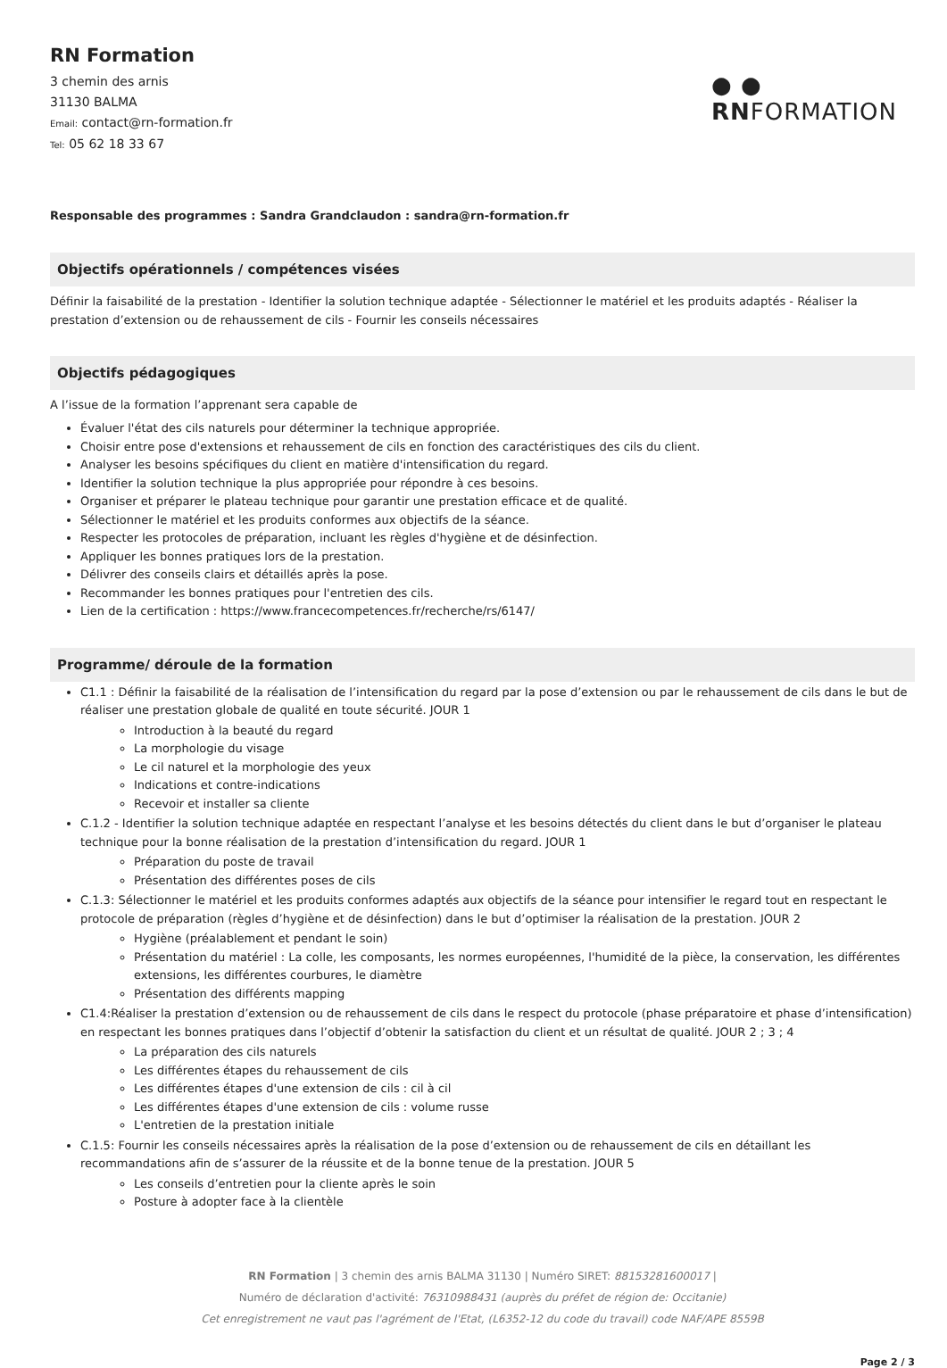RN Formation
3 chemin des arnis
31130 BALMA
Email: contact@rn-formation.fr
Tel: 05 62 18 33 67
● ●
RNFORMATION
Responsable des programmes : Sandra Grandclaudon : sandra@rn-formation.fr
Objectifs opérationnels / compétences visées
Définir la faisabilité de la prestation - Identifier la solution technique adaptée - Sélectionner le matériel et les produits adaptés - Réaliser la prestation d’extension ou de rehaussement de cils - Fournir les conseils nécessaires
Objectifs pédagogiques
A l’issue de la formation l’apprenant sera capable de
Évaluer l'état des cils naturels pour déterminer la technique appropriée.
Choisir entre pose d'extensions et rehaussement de cils en fonction des caractéristiques des cils du client.
Analyser les besoins spécifiques du client en matière d'intensification du regard.
Identifier la solution technique la plus appropriée pour répondre à ces besoins.
Organiser et préparer le plateau technique pour garantir une prestation efficace et de qualité.
Sélectionner le matériel et les produits conformes aux objectifs de la séance.
Respecter les protocoles de préparation, incluant les règles d'hygiène et de désinfection.
Appliquer les bonnes pratiques lors de la prestation.
Délivrer des conseils clairs et détaillés après la pose.
Recommander les bonnes pratiques pour l'entretien des cils.
Lien de la certification : https://www.francecompetences.fr/recherche/rs/6147/
Programme/ déroule de la formation
C1.1 : Définir la faisabilité de la réalisation de l’intensification du regard par la pose d’extension ou par le rehaussement de cils dans le but de réaliser une prestation globale de qualité en toute sécurité. JOUR 1
Introduction à la beauté du regard
La morphologie du visage
Le cil naturel et la morphologie des yeux
Indications et contre-indications
Recevoir et installer sa cliente
C.1.2 - Identifier la solution technique adaptée en respectant l’analyse et les besoins détectés du client dans le but d’organiser le plateau technique pour la bonne réalisation de la prestation d’intensification du regard. JOUR 1
Préparation du poste de travail
Présentation des différentes poses de cils
C.1.3: Sélectionner le matériel et les produits conformes adaptés aux objectifs de la séance pour intensifier le regard tout en respectant le protocole de préparation (règles d’hygiène et de désinfection) dans le but d’optimiser la réalisation de la prestation. JOUR 2
Hygiène (préalablement et pendant le soin)
Présentation du matériel : La colle, les composants, les normes européennes, l'humidité de la pièce, la conservation, les différentes extensions, les différentes courbures, le diamètre
Présentation des différents mapping
C1.4:Réaliser la prestation d’extension ou de rehaussement de cils dans le respect du protocole (phase préparatoire et phase d’intensification) en respectant les bonnes pratiques dans l’objectif d’obtenir la satisfaction du client et un résultat de qualité. JOUR 2 ; 3 ; 4
La préparation des cils naturels
Les différentes étapes du rehaussement de cils
Les différentes étapes d'une extension de cils : cil à cil
Les différentes étapes d'une extension de cils : volume russe
L'entretien de la prestation initiale
C.1.5: Fournir les conseils nécessaires après la réalisation de la pose d’extension ou de rehaussement de cils en détaillant les recommandations afin de s’assurer de la réussite et de la bonne tenue de la prestation. JOUR 5
Les conseils d’entretien pour la cliente après le soin
Posture à adopter face à la clientèle
RN Formation | 3 chemin des arnis BALMA 31130 | Numéro SIRET: 88153281600017 |
Numéro de déclaration d'activité: 76310988431 (auprès du préfet de région de: Occitanie)
Cet enregistrement ne vaut pas l'agrément de l'Etat, (L6352-12 du code du travail) code NAF/APE 8559B
Page 2 / 3